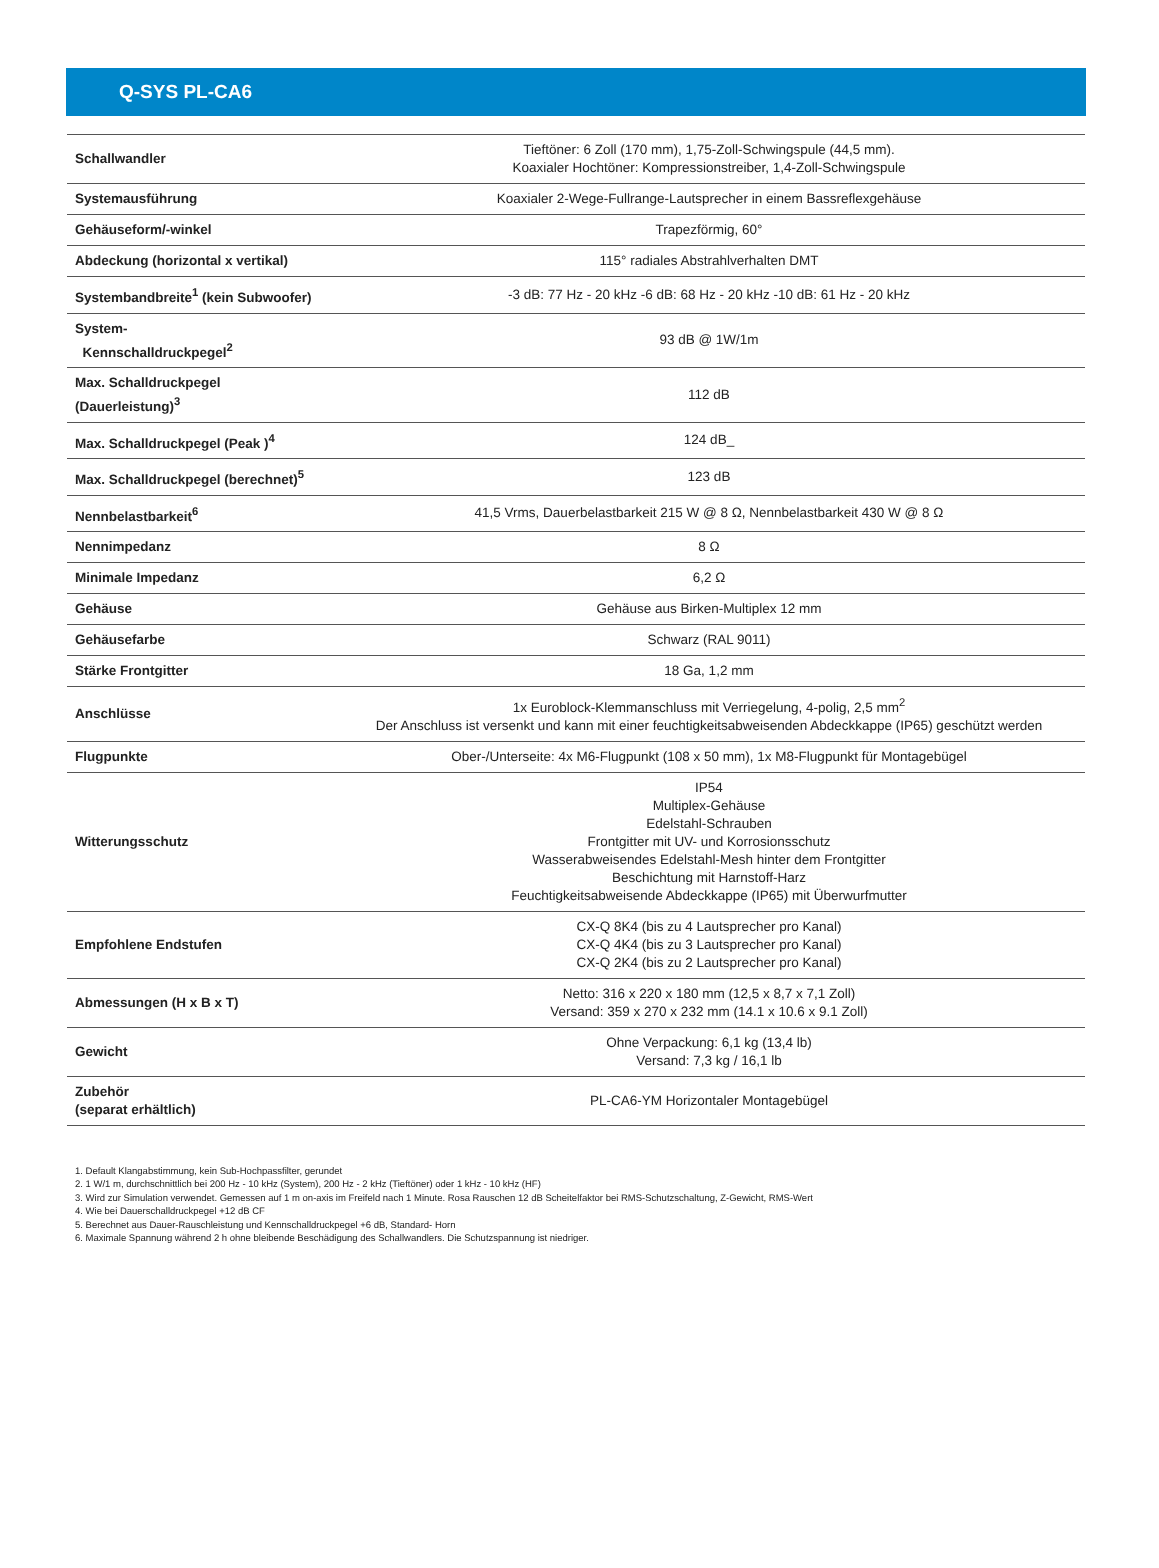Q-SYS PL-CA6
| Schallwandler | Tieftöner: 6 Zoll (170 mm), 1,75-Zoll-Schwingspule (44,5 mm). Koaxialer Hochtöner: Kompressionstreiber, 1,4-Zoll-Schwingspule |
| Systemausführung | Koaxialer 2-Wege-Fullrange-Lautsprecher in einem Bassreflexgehäuse |
| Gehäuseform/-winkel | Trapezförmig, 60° |
| Abdeckung (horizontal x vertikal) | 115° radiales Abstrahlverhalten DMT |
| Systembandbreite<sup>1</sup> (kein Subwoofer) | -3 dB: 77 Hz - 20 kHz -6 dB: 68 Hz - 20 kHz -10 dB: 61 Hz - 20 kHz |
| System- Kennschalldruckpegel<sup>2</sup> | 93 dB @ 1W/1m |
| Max. Schalldruckpegel (Dauerleistung)<sup>3</sup> | 112 dB |
| Max. Schalldruckpegel (Peak )<sup>4</sup> | 124 dB_ |
| Max. Schalldruckpegel (berechnet)<sup>5</sup> | 123 dB |
| Nennbelastbarkeit<sup>6</sup> | 41,5 Vrms, Dauerbelastbarkeit 215 W @ 8 Ω, Nennbelastbarkeit 430 W @ 8 Ω |
| Nennimpedanz | 8 Ω |
| Minimale Impedanz | 6,2 Ω |
| Gehäuse | Gehäuse aus Birken-Multiplex 12 mm |
| Gehäusefarbe | Schwarz (RAL 9011) |
| Stärke Frontgitter | 18 Ga, 1,2 mm |
| Anschlüsse | 1x Euroblock-Klemmanschluss mit Verriegelung, 4-polig, 2,5 mm<sup>2</sup> Der Anschluss ist versenkt und kann mit einer feuchtigkeitsabweisenden Abdeckkappe (IP65) geschützt werden |
| Flugpunkte | Ober-/Unterseite: 4x M6-Flugpunkt (108 x 50 mm), 1x M8-Flugpunkt für Montagebügel |
| Witterungsschutz | IP54 Multiplex-Gehäuse Edelstahl-Schrauben Frontgitter mit UV- und Korrosionsschutz Wasserabweisendes Edelstahl-Mesh hinter dem Frontgitter Beschichtung mit Harnstoff-Harz Feuchtigkeitsabweisende Abdeckkappe (IP65) mit Überwurfmutter |
| Empfohlene Endstufen | CX-Q 8K4 (bis zu 4 Lautsprecher pro Kanal) CX-Q 4K4 (bis zu 3 Lautsprecher pro Kanal) CX-Q 2K4 (bis zu 2 Lautsprecher pro Kanal) |
| Abmessungen (H x B x T) | Netto: 316 x 220 x 180 mm (12,5 x 8,7 x 7,1 Zoll) Versand: 359 x 270 x 232 mm (14.1 x 10.6 x 9.1 Zoll) |
| Gewicht | Ohne Verpackung: 6,1 kg (13,4 lb) Versand: 7,3 kg / 16,1 lb |
| Zubehör (separat erhältlich) | PL-CA6-YM Horizontaler Montagebügel |
1. Default Klangabstimmung, kein Sub-Hochpassfilter, gerundet
2. 1 W/1 m, durchschnittlich bei 200 Hz - 10 kHz (System), 200 Hz - 2 kHz (Tieftöner) oder 1 kHz - 10 kHz (HF)
3. Wird zur Simulation verwendet. Gemessen auf 1 m on-axis im Freifeld nach 1 Minute. Rosa Rauschen 12 dB Scheitelfaktor bei RMS-Schutzschaltung, Z-Gewicht, RMS-Wert
4. Wie bei Dauerschalldruckpegel +12 dB CF
5. Berechnet aus Dauer-Rauschleistung und Kennschalldruckpegel +6 dB, Standard- Horn
6. Maximale Spannung während 2 h ohne bleibende Beschädigung des Schallwandlers. Die Schutzspannung ist niedriger.